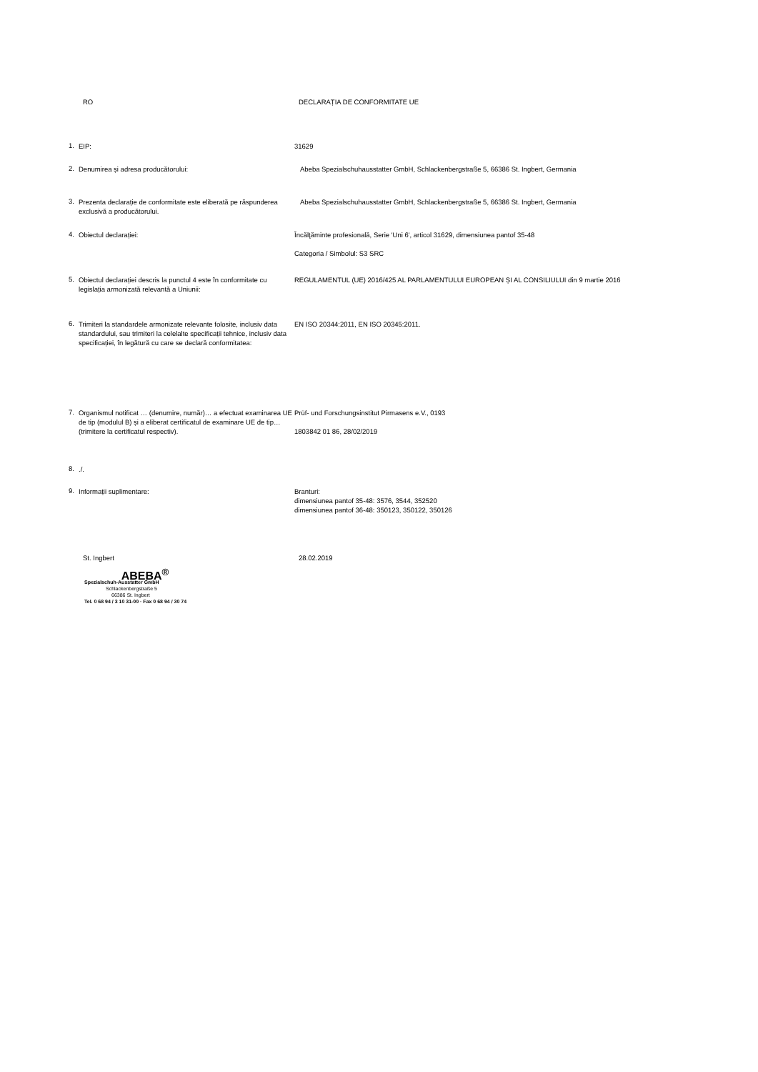RO DECLARAȚIA DE CONFORMITATE UE
1.
EIP: 31629
2.
Denumirea și adresa producătorului: Abeba Spezialschuhausstatter GmbH, Schlackenbergstraße 5, 66386 St. Ingbert, Germania
3.
Prezenta declarație de conformitate este eliberată pe răspunderea exclusivă a producătorului.
Abeba Spezialschuhausstatter GmbH, Schlackenbergstraße 5, 66386 St. Ingbert, Germania
4.
Obiectul declarației: Încălţăminte profesională, Serie 'Uni 6', articol 31629, dimensiunea pantof 35-48
Categoria / Simbolul: S3 SRC
5.
Obiectul declarației descris la punctul 4 este în conformitate cu legislația armonizată relevantă a Uniunii:
REGULAMENTUL (UE) 2016/425 AL PARLAMENTULUI EUROPEAN ȘI AL CONSILIULUI din 9 martie 2016
6.
Trimiteri la standardele armonizate relevante folosite, inclusiv data standardului, sau trimiteri la celelalte specificații tehnice, inclusiv data specificației, în legătură cu care se declară conformitatea:
EN ISO 20344:2011, EN ISO 20345:2011.
7.
Organismul notificat … (denumire, număr)… a efectuat examinarea UE de tip (modulul B) și a eliberat certificatul de examinare UE de tip… (trimitere la certificatul respectiv).
Prüf- und Forschungsinstitut Pirmasens e.V., 0193
1803842 01 86, 28/02/2019
8.
./.
9.
Informații suplimentare: Branturi:
dimensiunea pantof 35-48: 3576, 3544, 352520
dimensiunea pantof 36-48: 350123, 350122, 350126
St. Ingbert 28.02.2019
ABEBA<sup>®</sup>
Spezialschuh-Ausstatter GmbH
Schlackenbergstraße 5
66386 St. Ingbert
Tel. 0 68 94 / 3 10 31-00 · Fax 0 68 94 / 30 74